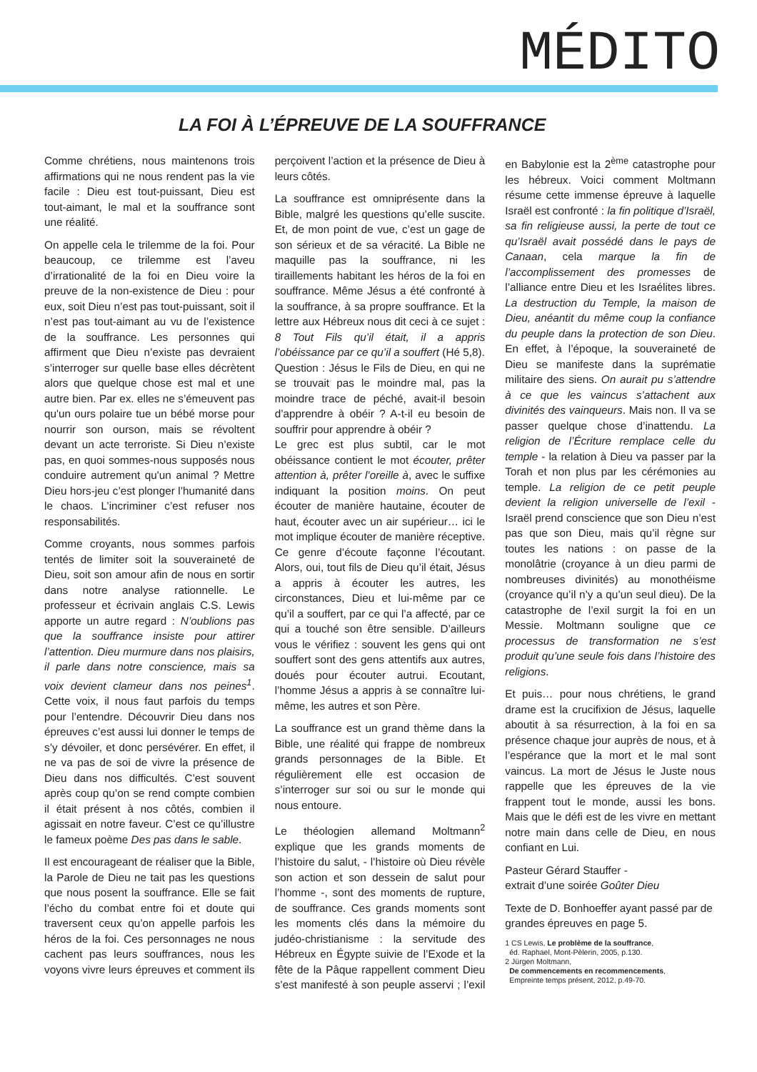MÉDITO
LA FOI À L’ÉPREUVE DE LA SOUFFRANCE
Comme chrétiens, nous maintenons trois affirmations qui ne nous rendent pas la vie facile : Dieu est tout-puissant, Dieu est tout-aimant, le mal et la souffrance sont une réalité.
On appelle cela le trilemme de la foi. Pour beaucoup, ce trilemme est l’aveu d’irrationalité de la foi en Dieu voire la preuve de la non-existence de Dieu : pour eux, soit Dieu n’est pas tout-puissant, soit il n’est pas tout-aimant au vu de l’existence de la souffrance. Les personnes qui affirment que Dieu n’existe pas devraient s’interroger sur quelle base elles décrètent alors que quelque chose est mal et une autre bien. Par ex. elles ne s’émeuvent pas qu'un ours polaire tue un bébé morse pour nourrir son ourson, mais se révoltent devant un acte terroriste. Si Dieu n’existe pas, en quoi sommes-nous supposés nous conduire autrement qu'un animal ? Mettre Dieu hors-jeu c’est plonger l’humanité dans le chaos. L’incriminer c’est refuser nos responsabilités.
Comme croyants, nous sommes parfois tentés de limiter soit la souveraineté de Dieu, soit son amour afin de nous en sortir dans notre analyse rationnelle. Le professeur et écrivain anglais C.S. Lewis apporte un autre regard : N’oublions pas que la souffrance insiste pour attirer l’attention. Dieu murmure dans nos plaisirs, il parle dans notre conscience, mais sa voix devient clameur dans nos peines<sup>1</sup>. Cette voix, il nous faut parfois du temps pour l’entendre. Découvrir Dieu dans nos épreuves c’est aussi lui donner le temps de s’y dévoiler, et donc persévérer. En effet, il ne va pas de soi de vivre la présence de Dieu dans nos difficultés. C’est souvent après coup qu’on se rend compte combien il était présent à nos côtés, combien il agissait en notre faveur. C’est ce qu’illustre le fameux poème Des pas dans le sable.
Il est encourageant de réaliser que la Bible, la Parole de Dieu ne tait pas les questions que nous posent la souffrance. Elle se fait l’écho du combat entre foi et doute qui traversent ceux qu’on appelle parfois les héros de la foi. Ces personnages ne nous cachent pas leurs souffrances, nous les voyons vivre leurs épreuves et comment ils perçoivent l’action et la présence de Dieu à leurs côtés.
La souffrance est omniprésente dans la Bible, malgré les questions qu’elle suscite. Et, de mon point de vue, c’est un gage de son sérieux et de sa véracité. La Bible ne maquille pas la souffrance, ni les tiraillements habitant les héros de la foi en souffrance. Même Jésus a été confronté à la souffrance, à sa propre souffrance. Et la lettre aux Hébreux nous dit ceci à ce sujet : 8 Tout Fils qu’il était, il a appris l’obéissance par ce qu’il a souffert (Hé 5,8).
Question : Jésus le Fils de Dieu, en qui ne se trouvait pas le moindre mal, pas la moindre trace de péché, avait-il besoin d’apprendre à obéir ? A-t-il eu besoin de souffrir pour apprendre à obéir ?
Le grec est plus subtil, car le mot obéissance contient le mot écouter, prêter attention à, prêter l’oreille à, avec le suffixe indiquant la position moins. On peut écouter de manière hautaine, écouter de haut, écouter avec un air supérieur… ici le mot implique écouter de manière réceptive. Ce genre d’écoute façonne l’écoutant. Alors, oui, tout fils de Dieu qu’il était, Jésus a appris à écouter les autres, les circonstances, Dieu et lui-même par ce qu’il a souffert, par ce qui l’a affecté, par ce qui a touché son être sensible. D’ailleurs vous le vérifiez : souvent les gens qui ont souffert sont des gens attentifs aux autres, doués pour écouter autrui. Ecoutant, l’homme Jésus a appris à se connaître lui-même, les autres et son Père.
La souffrance est un grand thème dans la Bible, une réalité qui frappe de nombreux grands personnages de la Bible. Et régulièrement elle est occasion de s’interroger sur soi ou sur le monde qui nous entoure.
Le théologien allemand Moltmann<sup>2</sup> explique que les grands moments de l’histoire du salut, - l’histoire où Dieu révèle son action et son dessein de salut pour l’homme -, sont des moments de rupture, de souffrance. Ces grands moments sont les moments clés dans la mémoire du judéo-christianisme : la servitude des Hébreux en Égypte suivie de l’Exode et la fête de la Pâque rappellent comment Dieu s’est manifesté à son peuple asservi ; l’exil en Babylonie est la 2<sup>ème</sup> catastrophe pour les hébreux. Voici comment Moltmann résume cette immense épreuve à laquelle Israël est confronté : la fin politique d’Israël, sa fin religieuse aussi, la perte de tout ce qu’Israël avait possédé dans le pays de Canaan, cela marque la fin de l’accomplissement des promesses de l’alliance entre Dieu et les Israélites libres. La destruction du Temple, la maison de Dieu, anéantit du même coup la confiance du peuple dans la protection de son Dieu. En effet, à l’époque, la souveraineté de Dieu se manifeste dans la suprématie militaire des siens. On aurait pu s’attendre à ce que les vaincus s’attachent aux divinités des vainqueurs. Mais non. Il va se passer quelque chose d’inattendu. La religion de l’Écriture remplace celle du temple - la relation à Dieu va passer par la Torah et non plus par les cérémonies au temple. La religion de ce petit peuple devient la religion universelle de l’exil - Israël prend conscience que son Dieu n’est pas que son Dieu, mais qu’il règne sur toutes les nations : on passe de la monolâtrie (croyance à un dieu parmi de nombreuses divinités) au monothéisme (croyance qu’il n’y a qu’un seul dieu). De la catastrophe de l’exil surgit la foi en un Messie. Moltmann souligne que ce processus de transformation ne s’est produit qu’une seule fois dans l’histoire des religions.
Et puis… pour nous chrétiens, le grand drame est la crucifixion de Jésus, laquelle aboutit à sa résurrection, à la foi en sa présence chaque jour auprès de nous, et à l’espérance que la mort et le mal sont vaincus. La mort de Jésus le Juste nous rappelle que les épreuves de la vie frappent tout le monde, aussi les bons. Mais que le défi est de les vivre en mettant notre main dans celle de Dieu, en nous confiant en Lui.
Pasteur Gérard Stauffer -
extrait d’une soirée Goûter Dieu
Texte de D. Bonhoeffer ayant passé par de grandes épreuves en page 5.
1 CS Lewis, Le problème de la souffrance,
éd. Raphael, Mont-Pèlerin, 2005, p.130.
2 Jürgen Moltmann,
De commencements en recommencements,
Empreinte temps présent, 2012, p.49-70.